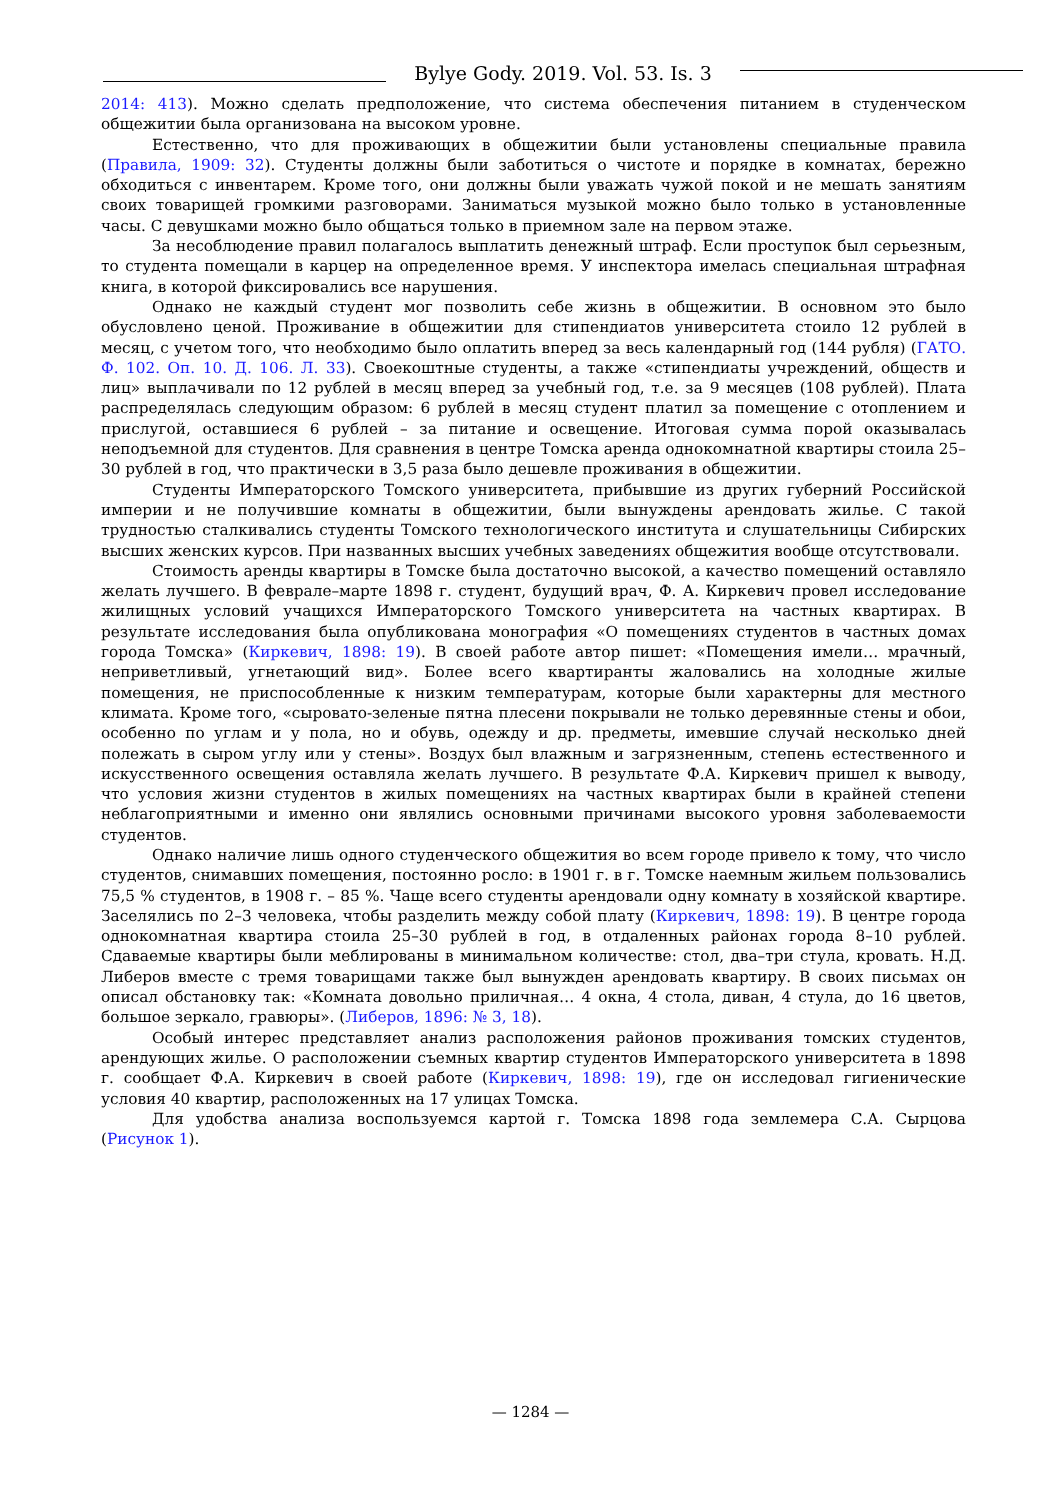Bylye Gody. 2019. Vol. 53. Is. 3
2014: 413). Можно сделать предположение, что система обеспечения питанием в студенческом общежитии была организована на высоком уровне.
Естественно, что для проживающих в общежитии были установлены специальные правила (Правила, 1909: 32). Студенты должны были заботиться о чистоте и порядке в комнатах, бережно обходиться с инвентарем. Кроме того, они должны были уважать чужой покой и не мешать занятиям своих товарищей громкими разговорами. Заниматься музыкой можно было только в установленные часы. С девушками можно было общаться только в приемном зале на первом этаже.
За несоблюдение правил полагалось выплатить денежный штраф. Если проступок был серьезным, то студента помещали в карцер на определенное время. У инспектора имелась специальная штрафная книга, в которой фиксировались все нарушения.
Однако не каждый студент мог позволить себе жизнь в общежитии. В основном это было обусловлено ценой. Проживание в общежитии для стипендиатов университета стоило 12 рублей в месяц, с учетом того, что необходимо было оплатить вперед за весь календарный год (144 рубля) (ГАТО. Ф. 102. Оп. 10. Д. 106. Л. 33). Своекоштные студенты, а также «стипендиаты учреждений, обществ и лиц» выплачивали по 12 рублей в месяц вперед за учебный год, т.е. за 9 месяцев (108 рублей). Плата распределялась следующим образом: 6 рублей в месяц студент платил за помещение с отоплением и прислугой, оставшиеся 6 рублей – за питание и освещение. Итоговая сумма порой оказывалась неподъемной для студентов. Для сравнения в центре Томска аренда однокомнатной квартиры стоила 25–30 рублей в год, что практически в 3,5 раза было дешевле проживания в общежитии.
Студенты Императорского Томского университета, прибывшие из других губерний Российской империи и не получившие комнаты в общежитии, были вынуждены арендовать жилье. С такой трудностью сталкивались студенты Томского технологического института и слушательницы Сибирских высших женских курсов. При названных высших учебных заведениях общежития вообще отсутствовали.
Стоимость аренды квартиры в Томске была достаточно высокой, а качество помещений оставляло желать лучшего. В феврале–марте 1898 г. студент, будущий врач, Ф. А. Киркевич провел исследование жилищных условий учащихся Императорского Томского университета на частных квартирах. В результате исследования была опубликована монография «О помещениях студентов в частных домах города Томска» (Киркевич, 1898: 19). В своей работе автор пишет: «Помещения имели… мрачный, неприветливый, угнетающий вид». Более всего квартиранты жаловались на холодные жилые помещения, не приспособленные к низким температурам, которые были характерны для местного климата. Кроме того, «сыровато-зеленые пятна плесени покрывали не только деревянные стены и обои, особенно по углам и у пола, но и обувь, одежду и др. предметы, имевшие случай несколько дней полежать в сыром углу или у стены». Воздух был влажным и загрязненным, степень естественного и искусственного освещения оставляла желать лучшего. В результате Ф.А. Киркевич пришел к выводу, что условия жизни студентов в жилых помещениях на частных квартирах были в крайней степени неблагоприятными и именно они являлись основными причинами высокого уровня заболеваемости студентов.
Однако наличие лишь одного студенческого общежития во всем городе привело к тому, что число студентов, снимавших помещения, постоянно росло: в 1901 г. в г. Томске наемным жильем пользовались 75,5 % студентов, в 1908 г. – 85 %. Чаще всего студенты арендовали одну комнату в хозяйской квартире. Заселялись по 2–3 человека, чтобы разделить между собой плату (Киркевич, 1898: 19). В центре города однокомнатная квартира стоила 25–30 рублей в год, в отдаленных районах города 8–10 рублей. Сдаваемые квартиры были меблированы в минимальном количестве: стол, два–три стула, кровать. Н.Д. Либеров вместе с тремя товарищами также был вынужден арендовать квартиру. В своих письмах он описал обстановку так: «Комната довольно приличная… 4 окна, 4 стола, диван, 4 стула, до 16 цветов, большое зеркало, гравюры». (Либеров, 1896: № 3, 18).
Особый интерес представляет анализ расположения районов проживания томских студентов, арендующих жилье. О расположении съемных квартир студентов Императорского университета в 1898 г. сообщает Ф.А. Киркевич в своей работе (Киркевич, 1898: 19), где он исследовал гигиенические условия 40 квартир, расположенных на 17 улицах Томска.
Для удобства анализа воспользуемся картой г. Томска 1898 года землемера С.А. Сырцова (Рисунок 1).
— 1284 —